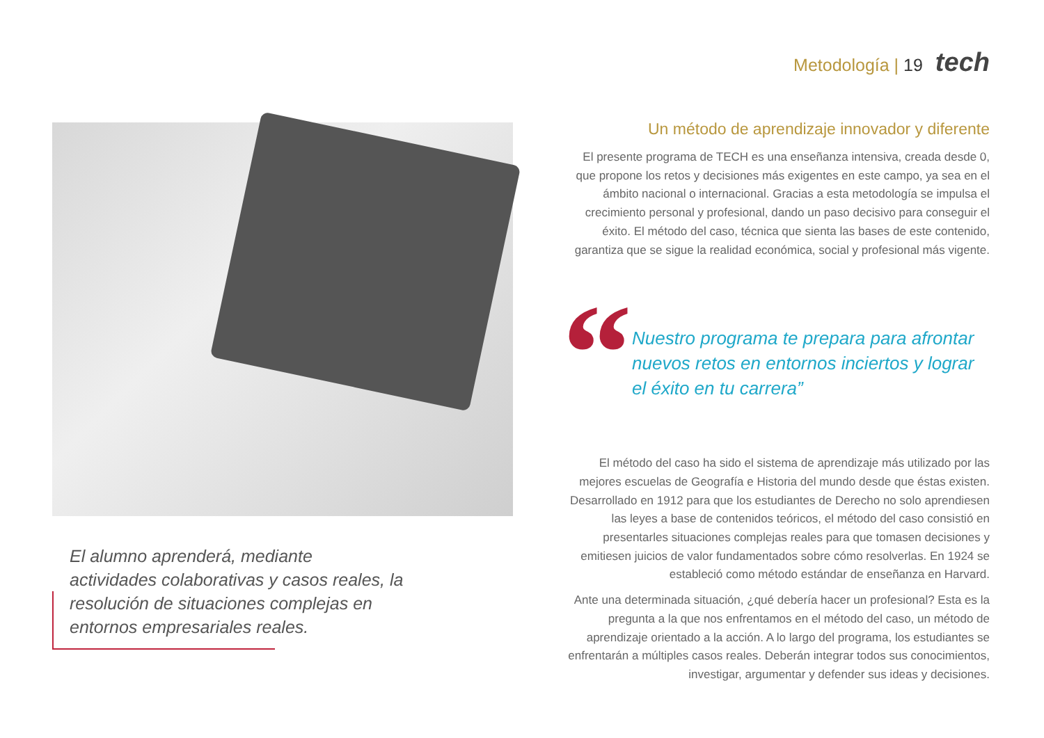Metodología | 19
tech
El alumno aprenderá, mediante actividades colaborativas y casos reales, la resolución de situaciones complejas en entornos empresariales reales.
Un método de aprendizaje innovador y diferente
El presente programa de TECH es una enseñanza intensiva, creada desde 0, que propone los retos y decisiones más exigentes en este campo, ya sea en el ámbito nacional o internacional. Gracias a esta metodología se impulsa el crecimiento personal y profesional, dando un paso decisivo para conseguir el éxito. El método del caso, técnica que sienta las bases de este contenido, garantiza que se sigue la realidad económica, social y profesional más vigente.
“
Nuestro programa te prepara para afrontar nuevos retos en entornos inciertos y lograr el éxito en tu carrera”
El método del caso ha sido el sistema de aprendizaje más utilizado por las mejores escuelas de Geografía e Historia del mundo desde que éstas existen. Desarrollado en 1912 para que los estudiantes de Derecho no solo aprendiesen las leyes a base de contenidos teóricos, el método del caso consistió en presentarles situaciones complejas reales para que tomasen decisiones y emitiesen juicios de valor fundamentados sobre cómo resolverlas. En 1924 se estableció como método estándar de enseñanza en Harvard.
Ante una determinada situación, ¿qué debería hacer un profesional? Esta es la pregunta a la que nos enfrentamos en el método del caso, un método de aprendizaje orientado a la acción. A lo largo del programa, los estudiantes se enfrentarán a múltiples casos reales. Deberán integrar todos sus conocimientos, investigar, argumentar y defender sus ideas y decisiones.